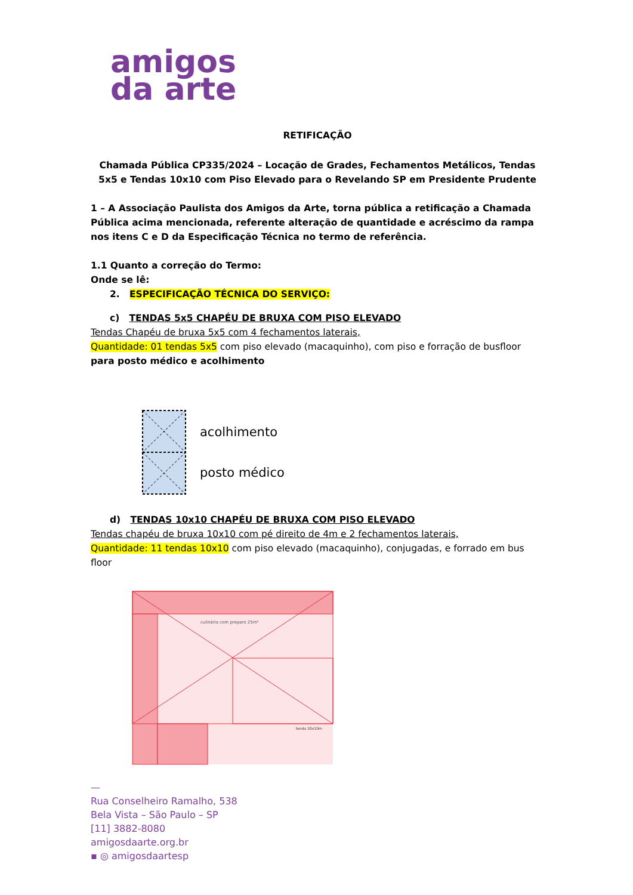amigos
da arte
RETIFICAÇÃO
Chamada Pública CP335/2024 – Locação de Grades, Fechamentos Metálicos, Tendas 5x5 e Tendas 10x10 com Piso Elevado para o Revelando SP em Presidente Prudente
1 – A Associação Paulista dos Amigos da Arte, torna pública a retificação a Chamada Pública acima mencionada, referente alteração de quantidade e acréscimo da rampa nos itens C e D da Especificação Técnica no termo de referência.
1.1 Quanto a correção do Termo:
Onde se lê:
2. ESPECIFICAÇÃO TÉCNICA DO SERVIÇO:
c) TENDAS 5x5 CHAPÉU DE BRUXA COM PISO ELEVADO
Tendas Chapéu de bruxa 5x5 com 4 fechamentos laterais,
Quantidade: 01 tendas 5x5 com piso elevado (macaquinho), com piso e forração de busfloor para posto médico e acolhimento
acolhimento
posto médico
d) TENDAS 10x10 CHAPÉU DE BRUXA COM PISO ELEVADO
Tendas chapéu de bruxa 10x10 com pé direito de 4m e 2 fechamentos laterais,
Quantidade: 11 tendas 10x10 com piso elevado (macaquinho), conjugadas, e forrado em bus floor
culinária com preparo 25m²
tenda 10x10m
—
Rua Conselheiro Ramalho, 538
Bela Vista – São Paulo – SP
[11] 3882-8080
amigosdaarte.org.br
▪ ◎ amigosdaartesp